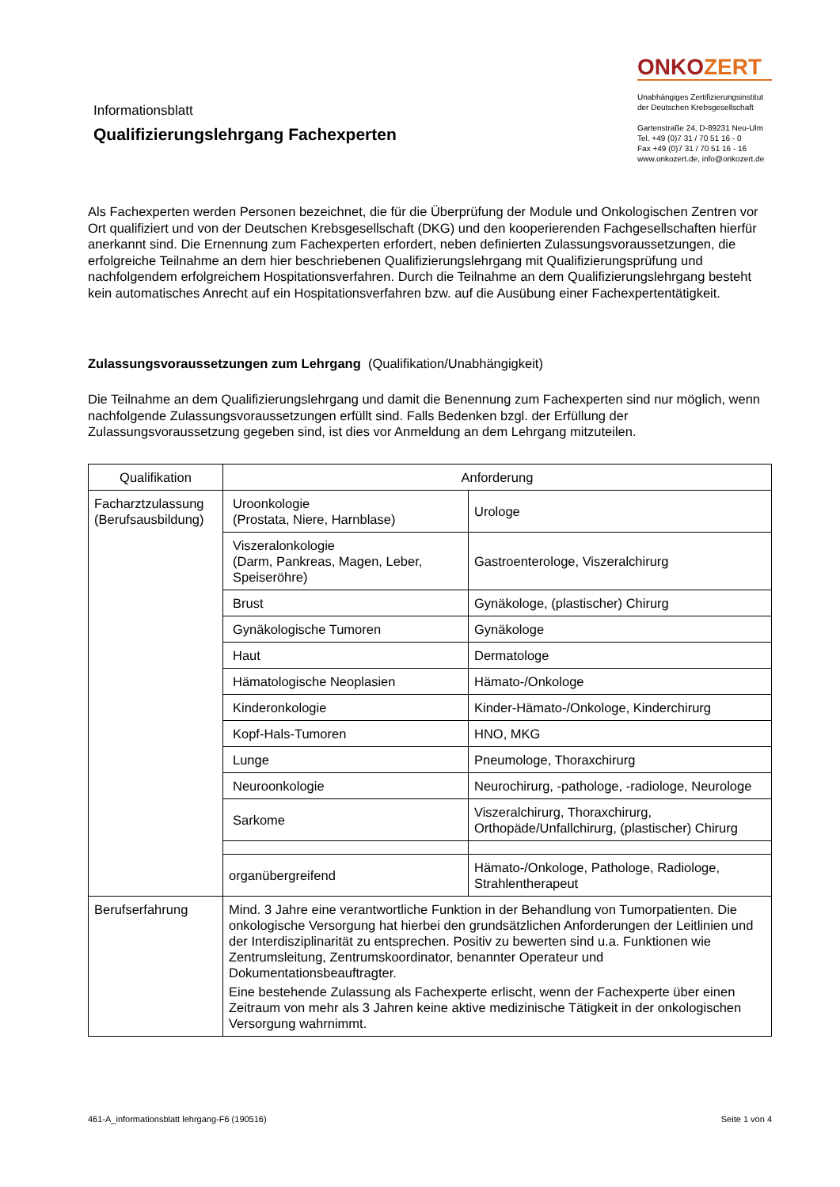Informationsblatt
Qualifizierungslehrgang Fachexperten
ONKOZERT
Unabhängiges Zertifizierungsinstitut
der Deutschen Krebsgesellschaft
Gartenstraße 24, D-89231 Neu-Ulm
Tel. +49 (0)7 31 / 70 51 16 - 0
Fax +49 (0)7 31 / 70 51 16 - 16
www.onkozert.de, info@onkozert.de
Als Fachexperten werden Personen bezeichnet, die für die Überprüfung der Module und Onkologischen Zentren vor Ort qualifiziert und von der Deutschen Krebsgesellschaft (DKG) und den kooperierenden Fachgesellschaften hierfür anerkannt sind. Die Ernennung zum Fachexperten erfordert, neben definierten Zulassungsvoraussetzungen, die erfolgreiche Teilnahme an dem hier beschriebenen Qualifizierungslehrgang mit Qualifizierungsprüfung und nachfolgendem erfolgreichem Hospitationsverfahren. Durch die Teilnahme an dem Qualifizierungslehrgang besteht kein automatisches Anrecht auf ein Hospitationsverfahren bzw. auf die Ausübung einer Fachexpertentätigkeit.
Zulassungsvoraussetzungen zum Lehrgang (Qualifikation/Unabhängigkeit)
Die Teilnahme an dem Qualifizierungslehrgang und damit die Benennung zum Fachexperten sind nur möglich, wenn nachfolgende Zulassungsvoraussetzungen erfüllt sind. Falls Bedenken bzgl. der Erfüllung der Zulassungsvoraussetzung gegeben sind, ist dies vor Anmeldung an dem Lehrgang mitzuteilen.
| Qualifikation | Anforderung | |
| --- | --- | --- |
| Facharztzulassung (Berufsausbildung) | Uroonkologie (Prostata, Niere, Harnblase) | Urologe |
| | Viszeralonkologie (Darm, Pankreas, Magen, Leber, Speiseröhre) | Gastroenterologe, Viszeralchirurg |
| | Brust | Gynäkologe, (plastischer) Chirurg |
| | Gynäkologische Tumoren | Gynäkologe |
| | Haut | Dermatologe |
| | Hämatologische Neoplasien | Hämato-/Onkologe |
| | Kinderonkologie | Kinder-Hämato-/Onkologe, Kinderchirurg |
| | Kopf-Hals-Tumoren | HNO, MKG |
| | Lunge | Pneumologe, Thoraxchirurg |
| | Neuroonkologie | Neurochirurg, -pathologe, -radiologe, Neurologe |
| | Sarkome | Viszeralchirurg, Thoraxchirurg, Orthopäde/Unfallchirurg, (plastischer) Chirurg |
| | organübergreifend | Hämato-/Onkologe, Pathologe, Radiologe, Strahlentherapeut |
| Berufserfahrung | Mind. 3 Jahre eine verantwortliche Funktion in der Behandlung von Tumorpatienten. Die onkologische Versorgung hat hierbei den grundsätzlichen Anforderungen der Leitlinien und der Interdisziplinarität zu entsprechen. Positiv zu bewerten sind u.a. Funktionen wie Zentrumsleitung, Zentrumskoordinator, benannter Operateur und Dokumentationsbeauftragter. Eine bestehende Zulassung als Fachexperte erlischt, wenn der Fachexperte über einen Zeitraum von mehr als 3 Jahren keine aktive medizinische Tätigkeit in der onkologischen Versorgung wahrnimmt. | |
461-A_informationsblatt lehrgang-F6 (190516) Seite 1 von 4